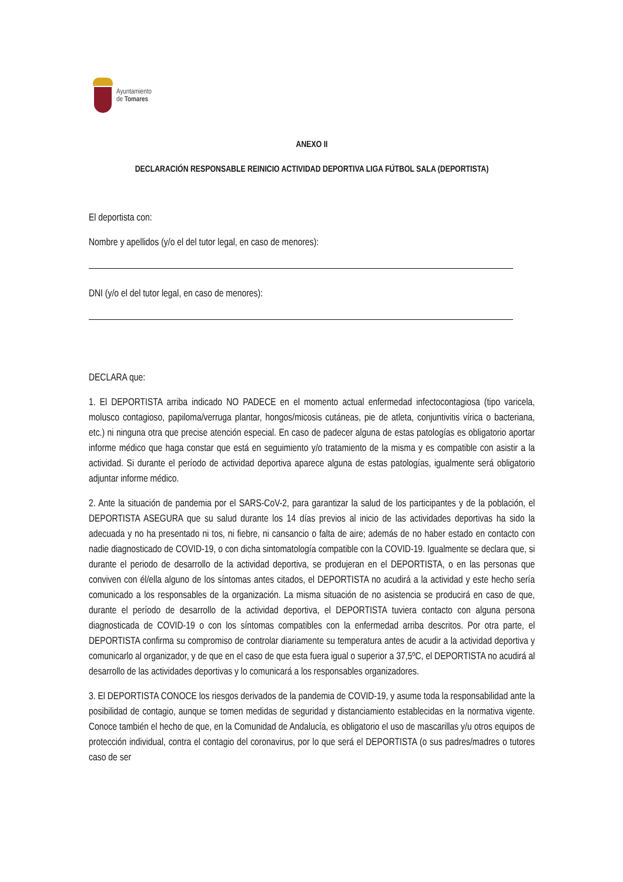Ayuntamiento
de Tomares
ANEXO II
DECLARACIÓN RESPONSABLE REINICIO ACTIVIDAD DEPORTIVA LIGA FÚTBOL SALA (DEPORTISTA)
El deportista con:
Nombre y apellidos (y/o el del tutor legal, en caso de menores):
DNI (y/o el del tutor legal, en caso de menores):
DECLARA que:
1. El DEPORTISTA arriba indicado NO PADECE en el momento actual enfermedad infectocontagiosa (tipo varicela, molusco contagioso, papiloma/verruga plantar, hongos/micosis cutáneas, pie de atleta, conjuntivitis vírica o bacteriana, etc.) ni ninguna otra que precise atención especial. En caso de padecer alguna de estas patologías es obligatorio aportar informe médico que haga constar que está en seguimiento y/o tratamiento de la misma y es compatible con asistir a la actividad. Si durante el período de actividad deportiva aparece alguna de estas patologías, igualmente será obligatorio adjuntar informe médico.
2. Ante la situación de pandemia por el SARS-CoV-2, para garantizar la salud de los participantes y de la población, el DEPORTISTA ASEGURA que su salud durante los 14 días previos al inicio de las actividades deportivas ha sido la adecuada y no ha presentado ni tos, ni fiebre, ni cansancio o falta de aire; además de no haber estado en contacto con nadie diagnosticado de COVID-19, o con dicha sintomatología compatible con la COVID-19. Igualmente se declara que, si durante el periodo de desarrollo de la actividad deportiva, se produjeran en el DEPORTISTA, o en las personas que conviven con él/ella alguno de los síntomas antes citados, el DEPORTISTA no acudirá a la actividad y este hecho sería comunicado a los responsables de la organización. La misma situación de no asistencia se producirá en caso de que, durante el período de desarrollo de la actividad deportiva, el DEPORTISTA tuviera contacto con alguna persona diagnosticada de COVID-19 o con los síntomas compatibles con la enfermedad arriba descritos. Por otra parte, el DEPORTISTA confirma su compromiso de controlar diariamente su temperatura antes de acudir a la actividad deportiva y comunicarlo al organizador, y de que en el caso de que esta fuera igual o superior a 37,5ºC, el DEPORTISTA no acudirá al desarrollo de las actividades deportivas y lo comunicará a los responsables organizadores.
3. El DEPORTISTA CONOCE los riesgos derivados de la pandemia de COVID-19, y asume toda la responsabilidad ante la posibilidad de contagio, aunque se tomen medidas de seguridad y distanciamiento establecidas en la normativa vigente. Conoce también el hecho de que, en la Comunidad de Andalucía, es obligatorio el uso de mascarillas y/u otros equipos de protección individual, contra el contagio del coronavirus, por lo que será el DEPORTISTA (o sus padres/madres o tutores caso de ser